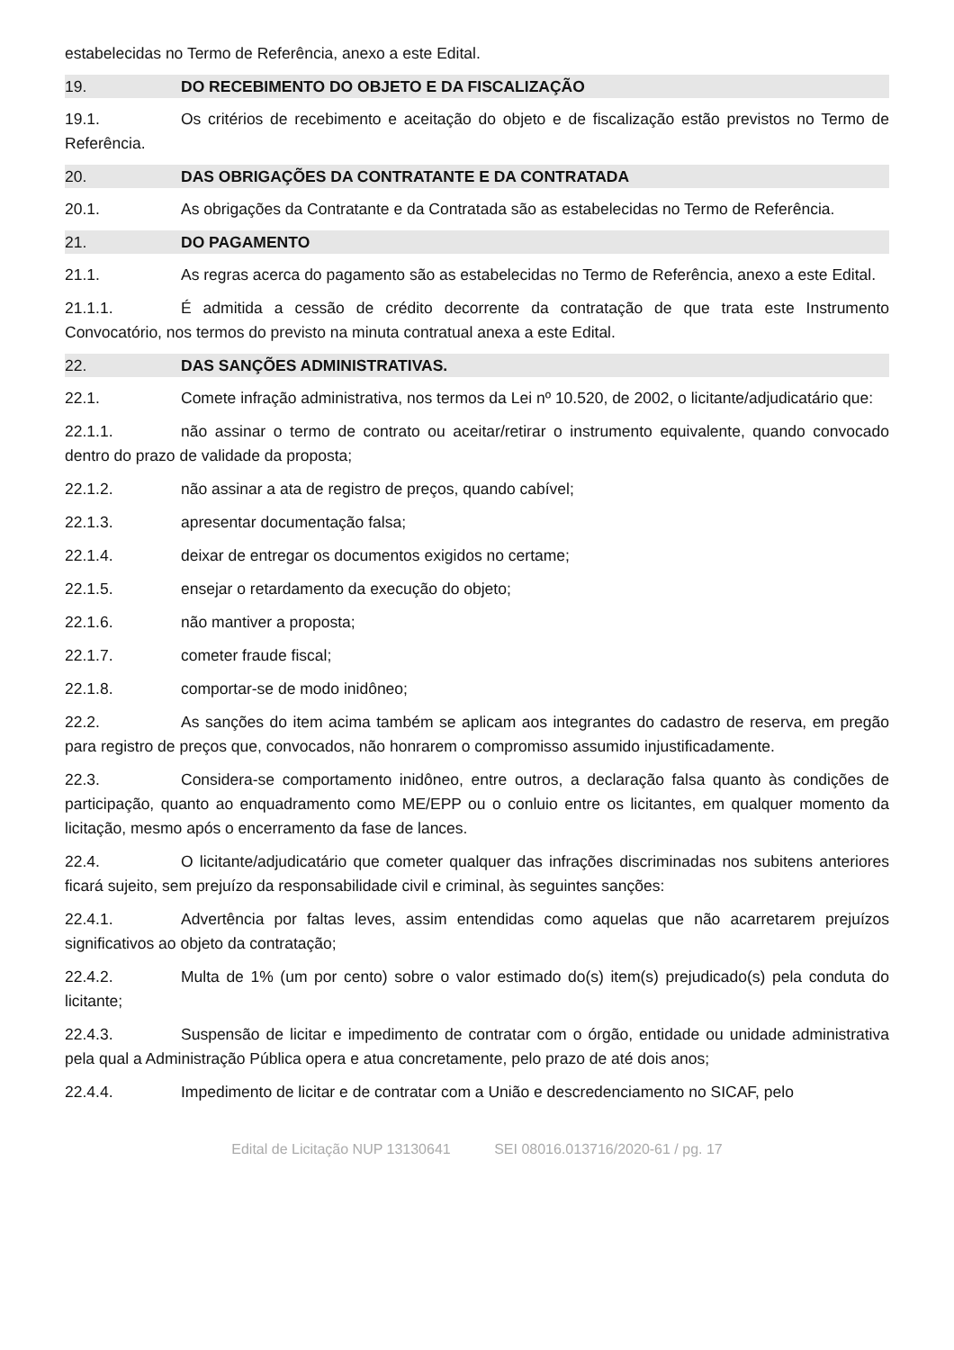estabelecidas no Termo de Referência, anexo a este Edital.
19. DO RECEBIMENTO DO OBJETO E DA FISCALIZAÇÃO
19.1. Os critérios de recebimento e aceitação do objeto e de fiscalização estão previstos no Termo de Referência.
20. DAS OBRIGAÇÕES DA CONTRATANTE E DA CONTRATADA
20.1. As obrigações da Contratante e da Contratada são as estabelecidas no Termo de Referência.
21. DO PAGAMENTO
21.1. As regras acerca do pagamento são as estabelecidas no Termo de Referência, anexo a este Edital.
21.1.1. É admitida a cessão de crédito decorrente da contratação de que trata este Instrumento Convocatório, nos termos do previsto na minuta contratual anexa a este Edital.
22. DAS SANÇÕES ADMINISTRATIVAS.
22.1. Comete infração administrativa, nos termos da Lei nº 10.520, de 2002, o licitante/adjudicatário que:
22.1.1. não assinar o termo de contrato ou aceitar/retirar o instrumento equivalente, quando convocado dentro do prazo de validade da proposta;
22.1.2. não assinar a ata de registro de preços, quando cabível;
22.1.3. apresentar documentação falsa;
22.1.4. deixar de entregar os documentos exigidos no certame;
22.1.5. ensejar o retardamento da execução do objeto;
22.1.6. não mantiver a proposta;
22.1.7. cometer fraude fiscal;
22.1.8. comportar-se de modo inidôneo;
22.2. As sanções do item acima também se aplicam aos integrantes do cadastro de reserva, em pregão para registro de preços que, convocados, não honrarem o compromisso assumido injustificadamente.
22.3. Considera-se comportamento inidôneo, entre outros, a declaração falsa quanto às condições de participação, quanto ao enquadramento como ME/EPP ou o conluio entre os licitantes, em qualquer momento da licitação, mesmo após o encerramento da fase de lances.
22.4. O licitante/adjudicatário que cometer qualquer das infrações discriminadas nos subitens anteriores ficará sujeito, sem prejuízo da responsabilidade civil e criminal, às seguintes sanções:
22.4.1. Advertência por faltas leves, assim entendidas como aquelas que não acarretarem prejuízos significativos ao objeto da contratação;
22.4.2. Multa de 1% (um por cento) sobre o valor estimado do(s) item(s) prejudicado(s) pela conduta do licitante;
22.4.3. Suspensão de licitar e impedimento de contratar com o órgão, entidade ou unidade administrativa pela qual a Administração Pública opera e atua concretamente, pelo prazo de até dois anos;
22.4.4. Impedimento de licitar e de contratar com a União e descredenciamento no SICAF, pelo
Edital de Licitação NUP 13130641 SEI 08016.013716/2020-61 / pg. 17